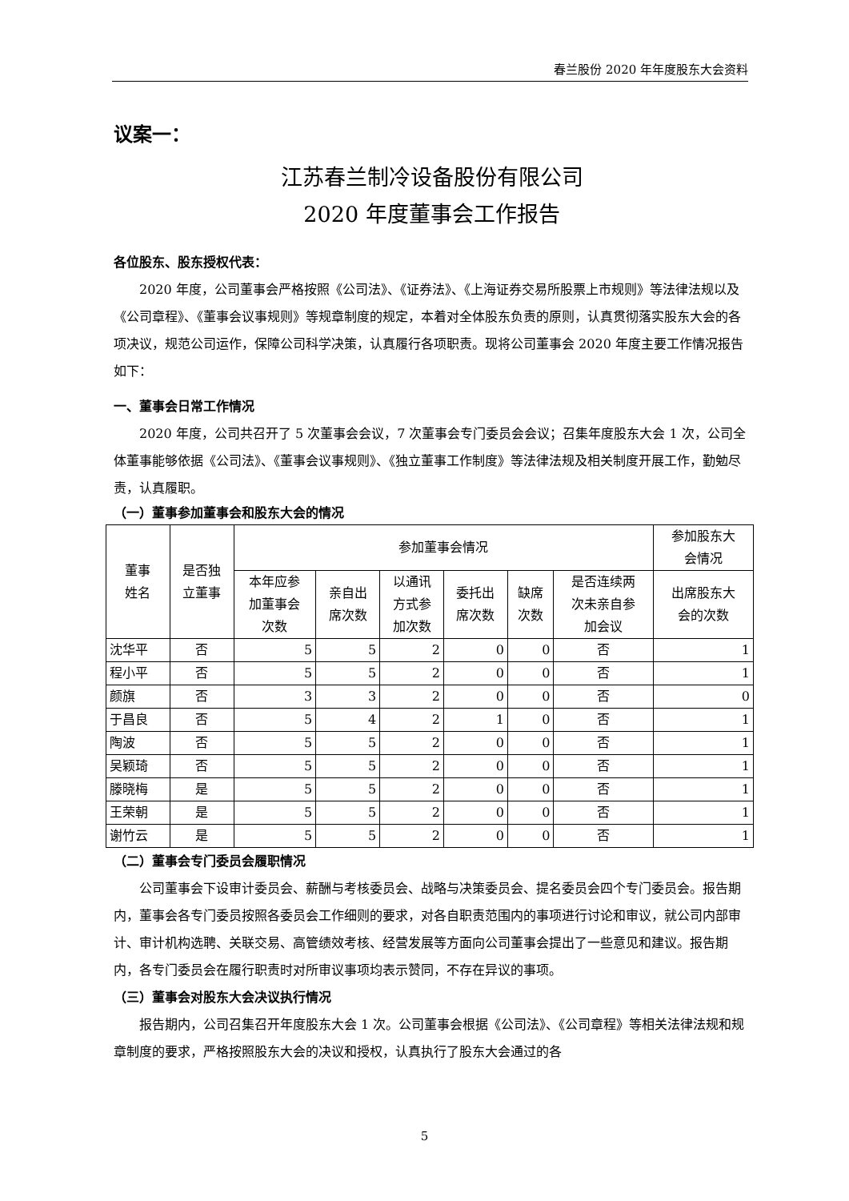春兰股份 2020 年年度股东大会资料
议案一：
江苏春兰制冷设备股份有限公司
2020 年度董事会工作报告
各位股东、股东授权代表：
2020 年度，公司董事会严格按照《公司法》、《证券法》、《上海证券交易所股票上市规则》等法律法规以及《公司章程》、《董事会议事规则》等规章制度的规定，本着对全体股东负责的原则，认真贯彻落实股东大会的各项决议，规范公司运作，保障公司科学决策，认真履行各项职责。现将公司董事会 2020 年度主要工作情况报告如下：
一、董事会日常工作情况
2020 年度，公司共召开了 5 次董事会会议，7 次董事会专门委员会会议；召集年度股东大会 1 次，公司全体董事能够依据《公司法》、《董事会议事规则》、《独立董事工作制度》等法律法规及相关制度开展工作，勤勉尽责，认真履职。
（一）董事参加董事会和股东大会的情况
| 董事 姓名 | 是否独 立董事 | 参加董事会情况 | | | | | | 参加股东大 会情况 |
| --- | --- | --- | --- | --- | --- | --- | --- | --- |
| | | 本年应参 加董事会 次数 | 亲自出 席次数 | 以通讯 方式参 加次数 | 委托出 席次数 | 缺席 次数 | 是否连续两 次未亲自参 加会议 | 出席股东大 会的次数 |
| 沈华平 | 否 | 5 | 5 | 2 | 0 | 0 | 否 | 1 |
| 程小平 | 否 | 5 | 5 | 2 | 0 | 0 | 否 | 1 |
| 颜旗 | 否 | 3 | 3 | 2 | 0 | 0 | 否 | 0 |
| 于昌良 | 否 | 5 | 4 | 2 | 1 | 0 | 否 | 1 |
| 陶波 | 否 | 5 | 5 | 2 | 0 | 0 | 否 | 1 |
| 吴颖琦 | 否 | 5 | 5 | 2 | 0 | 0 | 否 | 1 |
| 滕晓梅 | 是 | 5 | 5 | 2 | 0 | 0 | 否 | 1 |
| 王荣朝 | 是 | 5 | 5 | 2 | 0 | 0 | 否 | 1 |
| 谢竹云 | 是 | 5 | 5 | 2 | 0 | 0 | 否 | 1 |
（二）董事会专门委员会履职情况
公司董事会下设审计委员会、薪酬与考核委员会、战略与决策委员会、提名委员会四个专门委员会。报告期内，董事会各专门委员按照各委员会工作细则的要求，对各自职责范围内的事项进行讨论和审议，就公司内部审计、审计机构选聘、关联交易、高管绩效考核、经营发展等方面向公司董事会提出了一些意见和建议。报告期内，各专门委员会在履行职责时对所审议事项均表示赞同，不存在异议的事项。
（三）董事会对股东大会决议执行情况
报告期内，公司召集召开年度股东大会 1 次。公司董事会根据《公司法》、《公司章程》等相关法律法规和规章制度的要求，严格按照股东大会的决议和授权，认真执行了股东大会通过的各
5